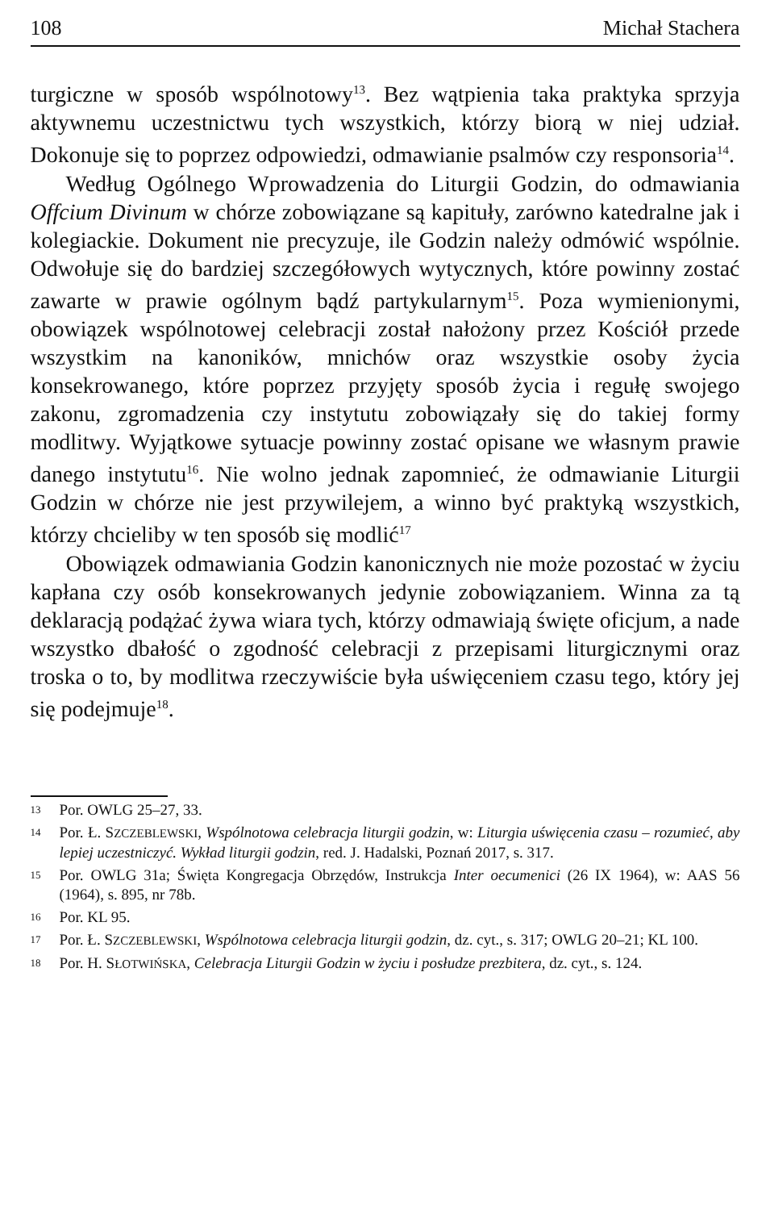108 Michał Stachera
turgiczne w sposób wspólnotowy<sup>13</sup>. Bez wątpienia taka praktyka sprzyja aktywnemu uczestnictwu tych wszystkich, którzy biorą w niej udział. Dokonuje się to poprzez odpowiedzi, odmawianie psalmów czy responsoria<sup>14</sup>.
Według Ogólnego Wprowadzenia do Liturgii Godzin, do odmawiania Offcium Divinum w chórze zobowiązane są kapituły, zarówno katedralne jak i kolegiackie. Dokument nie precyzuje, ile Godzin należy odmówić wspólnie. Odwołuje się do bardziej szczegółowych wytycznych, które powinny zostać zawarte w prawie ogólnym bądź partykularnym<sup>15</sup>. Poza wymienionymi, obowiązek wspólnotowej celebracji został nałożony przez Kościół przede wszystkim na kanoników, mnichów oraz wszystkie osoby życia konsekrowanego, które poprzez przyjęty sposób życia i regułę swojego zakonu, zgromadzenia czy instytutu zobowiązały się do takiej formy modlitwy. Wyjątkowe sytuacje powinny zostać opisane we własnym prawie danego instytutu<sup>16</sup>. Nie wolno jednak zapomnieć, że odmawianie Liturgii Godzin w chórze nie jest przywilejem, a winno być praktyką wszystkich, którzy chcieliby w ten sposób się modlić<sup>17</sup>
Obowiązek odmawiania Godzin kanonicznych nie może pozostać w życiu kapłana czy osób konsekrowanych jedynie zobowiązaniem. Winna za tą deklaracją podążać żywa wiara tych, którzy odmawiają święte oficjum, a nade wszystko dbałość o zgodność celebracji z przepisami liturgicznymi oraz troska o to, by modlitwa rzeczywiście była uświęceniem czasu tego, który jej się podejmuje<sup>18</sup>.
13 Por. OWLG 25–27, 33.
14 Por. Ł. SZCZEBLEWSKI, Wspólnotowa celebracja liturgii godzin, w: Liturgia uświęcenia czasu – rozumieć, aby lepiej uczestniczyć. Wykład liturgii godzin, red. J. Hadalski, Poznań 2017, s. 317.
15 Por. OWLG 31a; Święta Kongregacja Obrzędów, Instrukcja Inter oecumenici (26 IX 1964), w: AAS 56 (1964), s. 895, nr 78b.
16 Por. KL 95.
17 Por. Ł. SZCZEBLEWSKI, Wspólnotowa celebracja liturgii godzin, dz. cyt., s. 317; OWLG 20–21; KL 100.
18 Por. H. SŁOTWIŃSKA, Celebracja Liturgii Godzin w życiu i posłudze prezbitera, dz. cyt., s. 124.